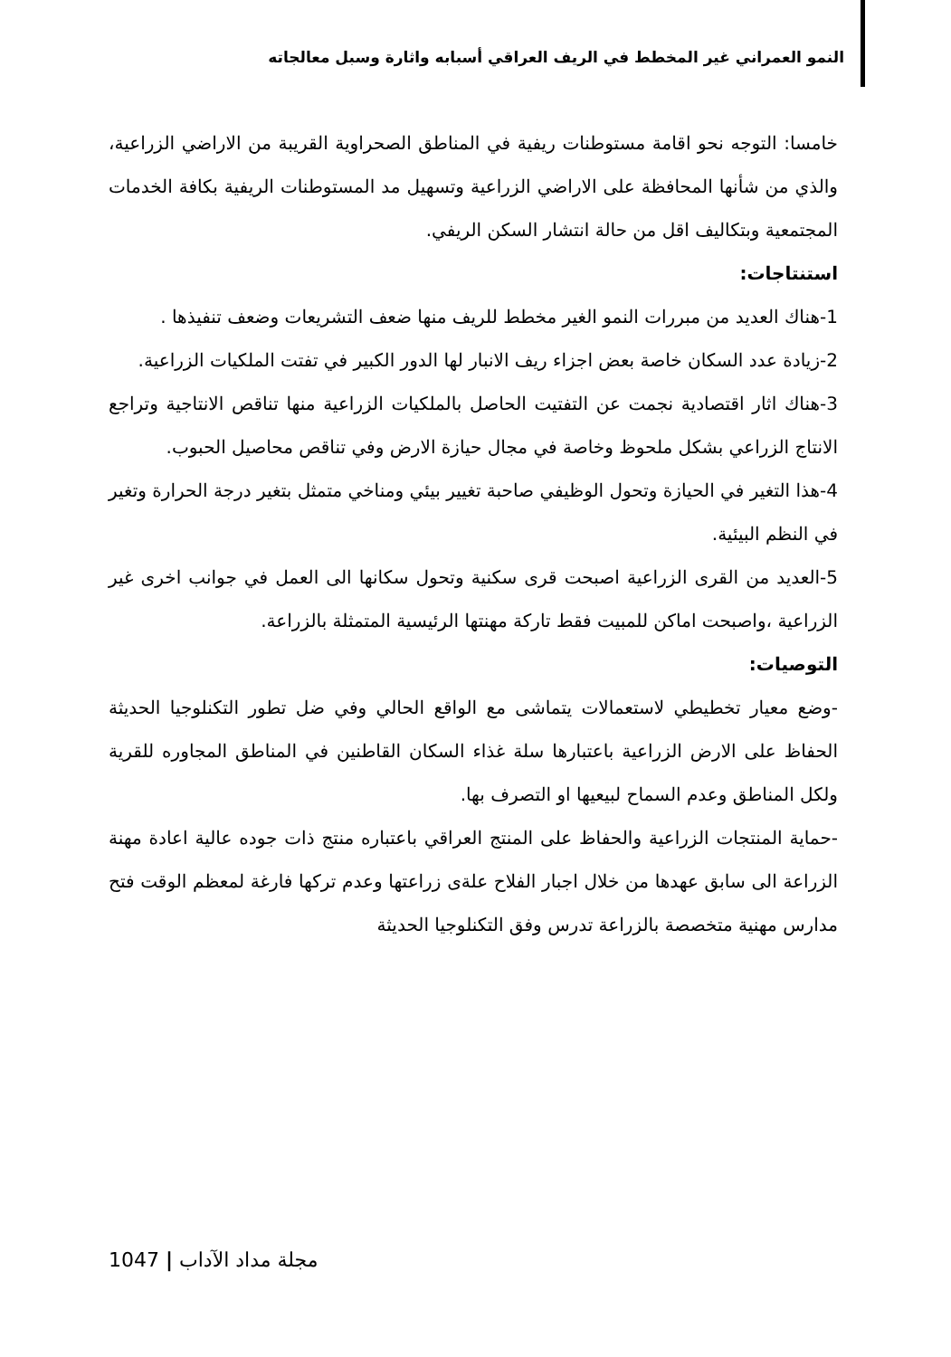النمو العمراني غير المخطط في الريف العراقي أسبابه واثارة وسبل معالجاته
خامسا: التوجه نحو اقامة مستوطنات ريفية في المناطق الصحراوية القريبة من الاراضي الزراعية، والذي من شأنها المحافظة على الاراضي الزراعية وتسهيل مد المستوطنات الريفية بكافة الخدمات المجتمعية وبتكاليف اقل من حالة انتشار السكن الريفي.
استنتاجات:
1-هناك العديد من مبررات النمو الغير مخطط للريف منها ضعف التشريعات وضعف تنفيذها .
2-زيادة عدد السكان خاصة بعض اجزاء ريف الانبار لها الدور الكبير في تفتت الملكيات الزراعية.
3-هناك اثار اقتصادية نجمت عن التفتيت الحاصل بالملكيات الزراعية منها تناقص الانتاجية وتراجع الانتاج الزراعي بشكل ملحوظ وخاصة في مجال حيازة الارض وفي تناقص محاصيل الحبوب.
4-هذا التغير في الحيازة وتحول الوظيفي صاحبة تغيير بيئي ومناخي متمثل بتغير درجة الحرارة وتغير في النظم البيئية.
5-العديد من القرى الزراعية اصبحت قرى سكنية وتحول سكانها الى العمل في جوانب اخرى غير الزراعية ،واصبحت اماكن للمبيت فقط تاركة مهنتها الرئيسية المتمثلة بالزراعة.
التوصيات:
-وضع معيار تخطيطي لاستعمالات يتماشى مع الواقع الحالي وفي ضل تطور التكنلوجيا الحديثة الحفاظ على الارض الزراعية باعتبارها سلة غذاء السكان القاطنين في المناطق المجاوره للقرية ولكل المناطق وعدم السماح لبيعيها او التصرف بها.
-حماية المنتجات الزراعية والحفاظ على المنتج العراقي باعتباره منتج ذات جوده عالية اعادة مهنة الزراعة الى سابق عهدها من خلال اجبار الفلاح علةى زراعتها وعدم تركها فارغة لمعظم الوقت فتح مدارس مهنية متخصصة بالزراعة تدرس وفق التكنلوجيا الحديثة
1047 | مجلة مداد الآداب